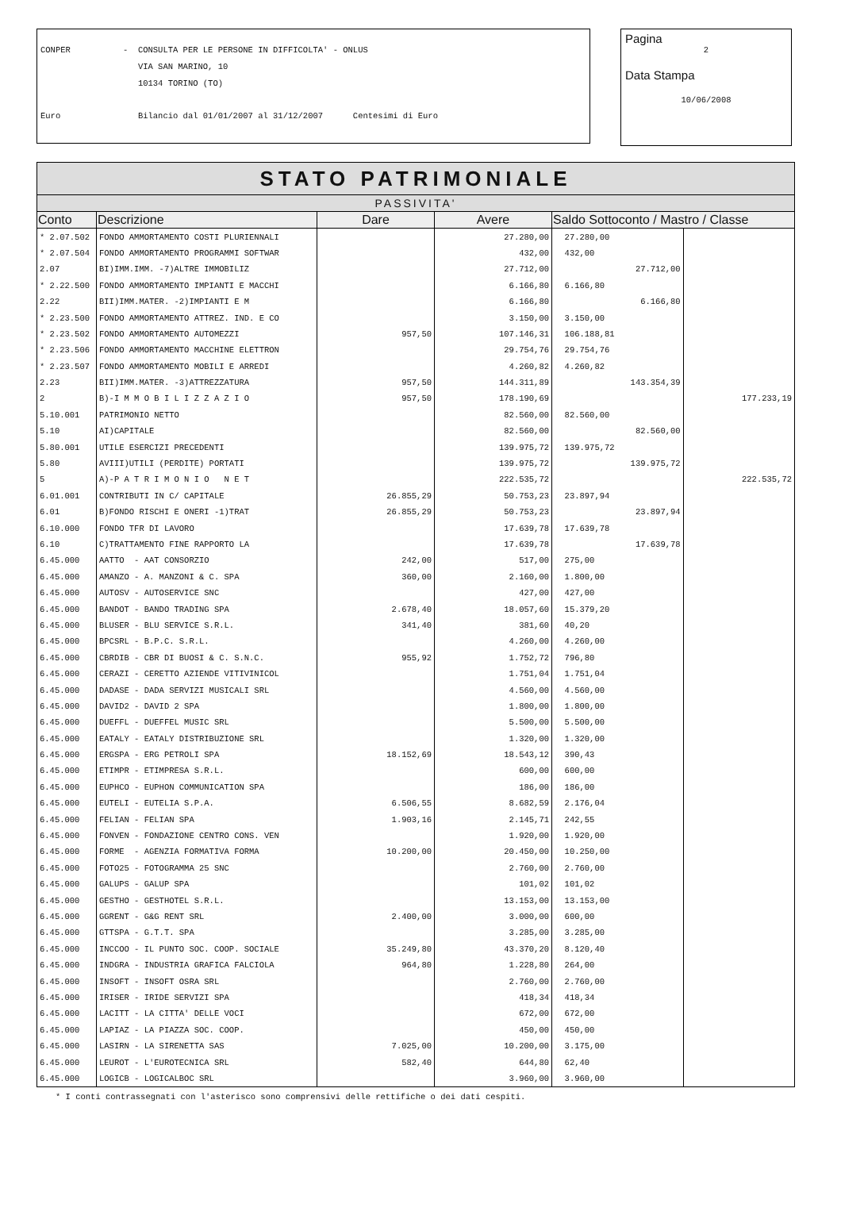CONPER - CONSULTA PER LE PERSONE IN DIFFICOLTA' - ONLUS
VIA SAN MARINO, 10
10134 TORINO (TO)
Euro Bilancio dal 01/01/2007 al 31/12/2007 Centesimi di Euro
Pagina
2
Data Stampa
10/06/2008
| STATO PATRIMONIALE | | | | | |
| PASSIVITA' | | | | | |
| Conto | Descrizione | Dare | Avere | Saldo Sottoconto / Mastro / Classe | |
| * 2.07.502 | FONDO AMMORTAMENTO COSTI PLURIENNALI | | 27.280,00 | 27.280,00 | |
| * 2.07.504 | FONDO AMMORTAMENTO PROGRAMMI SOFTWAR | | 432,00 | 432,00 | |
| 2.07 | BI)IMM.IMM. -7)ALTRE IMMOBILIZ | | 27.712,00 | 27.712,00 | |
| * 2.22.500 | FONDO AMMORTAMENTO IMPIANTI E MACCHI | | 6.166,80 | 6.166,80 | |
| 2.22 | BII)IMM.MATER. -2)IMPIANTI E M | | 6.166,80 | 6.166,80 | |
| * 2.23.500 | FONDO AMMORTAMENTO ATTREZ. IND. E CO | | 3.150,00 | 3.150,00 | |
| * 2.23.502 | FONDO AMMORTAMENTO AUTOMEZZI | 957,50 | 107.146,31 | 106.188,81 | |
| * 2.23.506 | FONDO AMMORTAMENTO MACCHINE ELETTRON | | 29.754,76 | 29.754,76 | |
| * 2.23.507 | FONDO AMMORTAMENTO MOBILI E ARREDI | | 4.260,82 | 4.260,82 | |
| 2.23 | BII)IMM.MATER. -3)ATTREZZATURA | 957,50 | 144.311,89 | 143.354,39 | |
| 2 | B)-I M M O B I L I Z Z A Z I O | 957,50 | 178.190,69 | | 177.233,19 |
| 5.10.001 | PATRIMONIO NETTO | | 82.560,00 | 82.560,00 | |
| 5.10 | AI)CAPITALE | | 82.560,00 | 82.560,00 | |
| 5.80.001 | UTILE ESERCIZI PRECEDENTI | | 139.975,72 | 139.975,72 | |
| 5.80 | AVIII)UTILI (PERDITE) PORTATI | | 139.975,72 | 139.975,72 | |
| 5 | A)-P A T R I M O N I O N E T | | 222.535,72 | | 222.535,72 |
| 6.01.001 | CONTRIBUTI IN C/ CAPITALE | 26.855,29 | 50.753,23 | 23.897,94 | |
| 6.01 | B)FONDO RISCHI E ONERI -1)TRAT | 26.855,29 | 50.753,23 | 23.897,94 | |
| 6.10.000 | FONDO TFR DI LAVORO | | 17.639,78 | 17.639,78 | |
| 6.10 | C)TRATTAMENTO FINE RAPPORTO LA | | 17.639,78 | 17.639,78 | |
| 6.45.000 | AATTO - AAT CONSORZIO | 242,00 | 517,00 | 275,00 | |
| 6.45.000 | AMANZO - A. MANZONI & C. SPA | 360,00 | 2.160,00 | 1.800,00 | |
| 6.45.000 | AUTOSV - AUTOSERVICE SNC | | 427,00 | 427,00 | |
| 6.45.000 | BANDOT - BANDO TRADING SPA | 2.678,40 | 18.057,60 | 15.379,20 | |
| 6.45.000 | BLUSER - BLU SERVICE S.R.L. | 341,40 | 381,60 | 40,20 | |
| 6.45.000 | BPCSRL - B.P.C. S.R.L. | | 4.260,00 | 4.260,00 | |
| 6.45.000 | CBRDIB - CBR DI BUOSI & C. S.N.C. | 955,92 | 1.752,72 | 796,80 | |
| 6.45.000 | CERAZI - CERETTO AZIENDE VITIVINICOL | | 1.751,04 | 1.751,04 | |
| 6.45.000 | DADASE - DADA SERVIZI MUSICALI SRL | | 4.560,00 | 4.560,00 | |
| 6.45.000 | DAVID2 - DAVID 2 SPA | | 1.800,00 | 1.800,00 | |
| 6.45.000 | DUEFFL - DUEFFEL MUSIC SRL | | 5.500,00 | 5.500,00 | |
| 6.45.000 | EATALY - EATALY DISTRIBUZIONE SRL | | 1.320,00 | 1.320,00 | |
| 6.45.000 | ERGSPA - ERG PETROLI SPA | 18.152,69 | 18.543,12 | 390,43 | |
| 6.45.000 | ETIMPR - ETIMPRESA S.R.L. | | 600,00 | 600,00 | |
| 6.45.000 | EUPHCO - EUPHON COMMUNICATION SPA | | 186,00 | 186,00 | |
| 6.45.000 | EUTELI - EUTELIA S.P.A. | 6.506,55 | 8.682,59 | 2.176,04 | |
| 6.45.000 | FELIAN - FELIAN SPA | 1.903,16 | 2.145,71 | 242,55 | |
| 6.45.000 | FONVEN - FONDAZIONE CENTRO CONS. VEN | | 1.920,00 | 1.920,00 | |
| 6.45.000 | FORME - AGENZIA FORMATIVA FORMA | 10.200,00 | 20.450,00 | 10.250,00 | |
| 6.45.000 | FOTO25 - FOTOGRAMMA 25 SNC | | 2.760,00 | 2.760,00 | |
| 6.45.000 | GALUPS - GALUP SPA | | 101,02 | 101,02 | |
| 6.45.000 | GESTHO - GESTHOTEL S.R.L. | | 13.153,00 | 13.153,00 | |
| 6.45.000 | GGRENT - G&G RENT SRL | 2.400,00 | 3.000,00 | 600,00 | |
| 6.45.000 | GTTSPA - G.T.T. SPA | | 3.285,00 | 3.285,00 | |
| 6.45.000 | INCCOO - IL PUNTO SOC. COOP. SOCIALE | 35.249,80 | 43.370,20 | 8.120,40 | |
| 6.45.000 | INDGRA - INDUSTRIA GRAFICA FALCIOLA | 964,80 | 1.228,80 | 264,00 | |
| 6.45.000 | INSOFT - INSOFT OSRA SRL | | 2.760,00 | 2.760,00 | |
| 6.45.000 | IRISER - IRIDE SERVIZI SPA | | 418,34 | 418,34 | |
| 6.45.000 | LACITT - LA CITTA' DELLE VOCI | | 672,00 | 672,00 | |
| 6.45.000 | LAPIAZ - LA PIAZZA SOC. COOP. | | 450,00 | 450,00 | |
| 6.45.000 | LASIRN - LA SIRENETTA SAS | 7.025,00 | 10.200,00 | 3.175,00 | |
| 6.45.000 | LEUROT - L'EUROTECNICA SRL | 582,40 | 644,80 | 62,40 | |
| 6.45.000 | LOGICB - LOGICALBOC SRL | | 3.960,00 | 3.960,00 | |
* I conti contrassegnati con l'asterisco sono comprensivi delle rettifiche o dei dati cespiti.